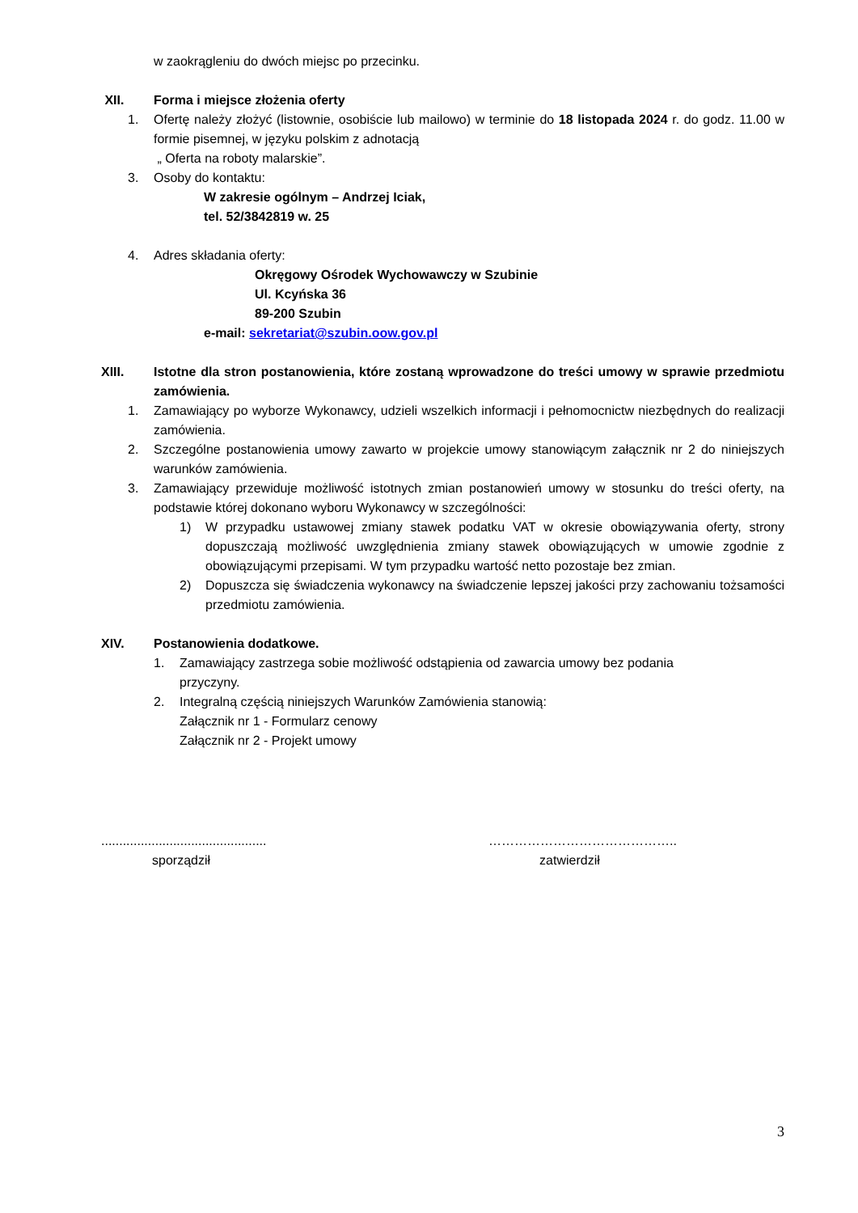w zaokrągleniu do dwóch miejsc po przecinku.
XII. Forma i miejsce złożenia oferty
1. Ofertę należy złożyć (listownie, osobiście lub mailowo) w terminie do 18 listopada 2024 r. do godz. 11.00 w formie pisemnej, w języku polskim z adnotacją
„ Oferta na roboty malarskie”.
3. Osoby do kontaktu:
W zakresie ogólnym – Andrzej Iciak,
tel. 52/3842819 w. 25
4. Adres składania oferty:
Okręgowy Ośrodek Wychowawczy w Szubinie
Ul. Kcyńska 36
89-200 Szubin
e-mail: sekretariat@szubin.oow.gov.pl
XIII. Istotne dla stron postanowienia, które zostaną wprowadzone do treści umowy w sprawie przedmiotu zamówienia.
1. Zamawiający po wyborze Wykonawcy, udzieli wszelkich informacji i pełnomocnictw niezbędnych do realizacji zamówienia.
2. Szczególne postanowienia umowy zawarto w projekcie umowy stanowiącym załącznik nr 2 do niniejszych warunków zamówienia.
3. Zamawiający przewiduje możliwość istotnych zmian postanowień umowy w stosunku do treści oferty, na podstawie której dokonano wyboru Wykonawcy w szczególności:
1) W przypadku ustawowej zmiany stawek podatku VAT w okresie obowiązywania oferty, strony dopuszczają możliwość uwzględnienia zmiany stawek obowiązujących w umowie zgodnie z obowiązującymi przepisami. W tym przypadku wartość netto pozostaje bez zmian.
2) Dopuszcza się świadczenia wykonawcy na świadczenie lepszej jakości przy zachowaniu tożsamości przedmiotu zamówienia.
XIV. Postanowienia dodatkowe.
1. Zamawiający zastrzega sobie możliwość odstąpienia od zawarcia umowy bez podania
przyczyny.
2. Integralną częścią niniejszych Warunków Zamówienia stanowią:
Załącznik nr 1 - Formularz cenowy
Załącznik nr 2 - Projekt umowy
..............................................
sporządził
……………………………………..
zatwierdził
3